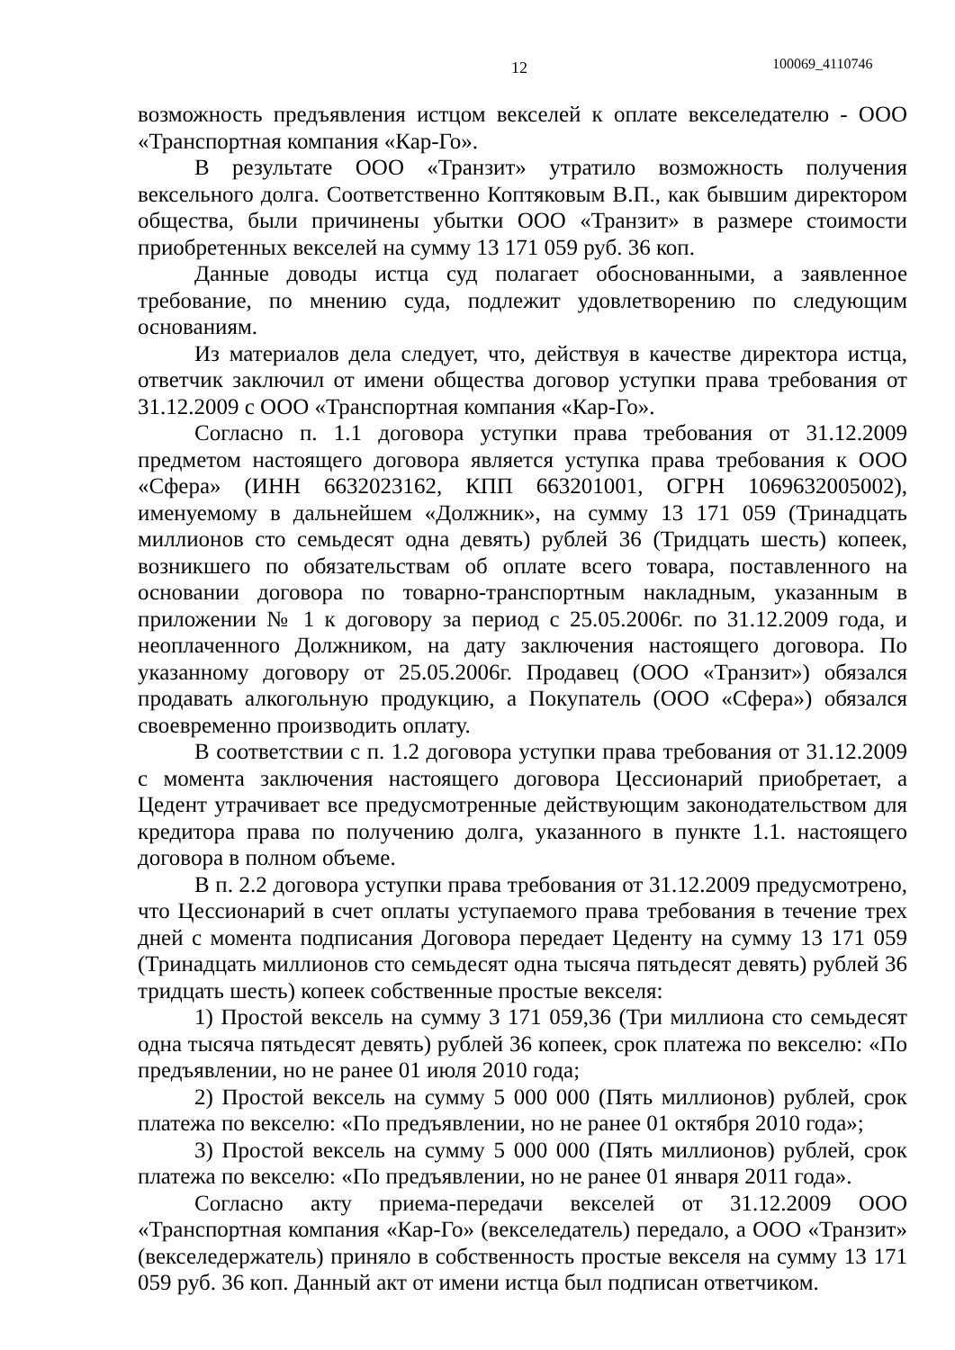12 100069_4110746
возможность предъявления истцом векселей к оплате векселедателю - ООО «Транспортная компания «Кар-Го».
В результате ООО «Транзит» утратило возможность получения вексельного долга. Соответственно Коптяковым В.П., как бывшим директором общества, были причинены убытки ООО «Транзит» в размере стоимости приобретенных векселей на сумму 13 171 059 руб. 36 коп.
Данные доводы истца суд полагает обоснованными, а заявленное требование, по мнению суда, подлежит удовлетворению по следующим основаниям.
Из материалов дела следует, что, действуя в качестве директора истца, ответчик заключил от имени общества договор уступки права требования от 31.12.2009 с ООО «Транспортная компания «Кар-Го».
Согласно п. 1.1 договора уступки права требования от 31.12.2009 предметом настоящего договора является уступка права требования к ООО «Сфера» (ИНН 6632023162, КПП 663201001, ОГРН 1069632005002), именуемому в дальнейшем «Должник», на сумму 13 171 059 (Тринадцать миллионов сто семьдесят одна девять) рублей 36 (Тридцать шесть) копеек, возникшего по обязательствам об оплате всего товара, поставленного на основании договора по товарно-транспортным накладным, указанным в приложении № 1 к договору за период с 25.05.2006г. по 31.12.2009 года, и неоплаченного Должником, на дату заключения настоящего договора. По указанному договору от 25.05.2006г. Продавец (ООО «Транзит») обязался продавать алкогольную продукцию, а Покупатель (ООО «Сфера») обязался своевременно производить оплату.
В соответствии с п. 1.2 договора уступки права требования от 31.12.2009 с момента заключения настоящего договора Цессионарий приобретает, а Цедент утрачивает все предусмотренные действующим законодательством для кредитора права по получению долга, указанного в пункте 1.1. настоящего договора в полном объеме.
В п. 2.2 договора уступки права требования от 31.12.2009 предусмотрено, что Цессионарий в счет оплаты уступаемого права требования в течение трех дней с момента подписания Договора передает Цеденту на сумму 13 171 059 (Тринадцать миллионов сто семьдесят одна тысяча пятьдесят девять) рублей 36 тридцать шесть) копеек собственные простые векселя:
1) Простой вексель на сумму 3 171 059,36 (Три миллиона сто семьдесят одна тысяча пятьдесят девять) рублей 36 копеек, срок платежа по векселю: «По предъявлении, но не ранее 01 июля 2010 года;
2) Простой вексель на сумму 5 000 000 (Пять миллионов) рублей, срок платежа по векселю: «По предъявлении, но не ранее 01 октября 2010 года»;
3) Простой вексель на сумму 5 000 000 (Пять миллионов) рублей, срок платежа по векселю: «По предъявлении, но не ранее 01 января 2011 года».
Согласно акту приема-передачи векселей от 31.12.2009 ООО «Транспортная компания «Кар-Го» (векселедатель) передало, а ООО «Транзит» (векселедержатель) приняло в собственность простые векселя на сумму 13 171 059 руб. 36 коп. Данный акт от имени истца был подписан ответчиком.